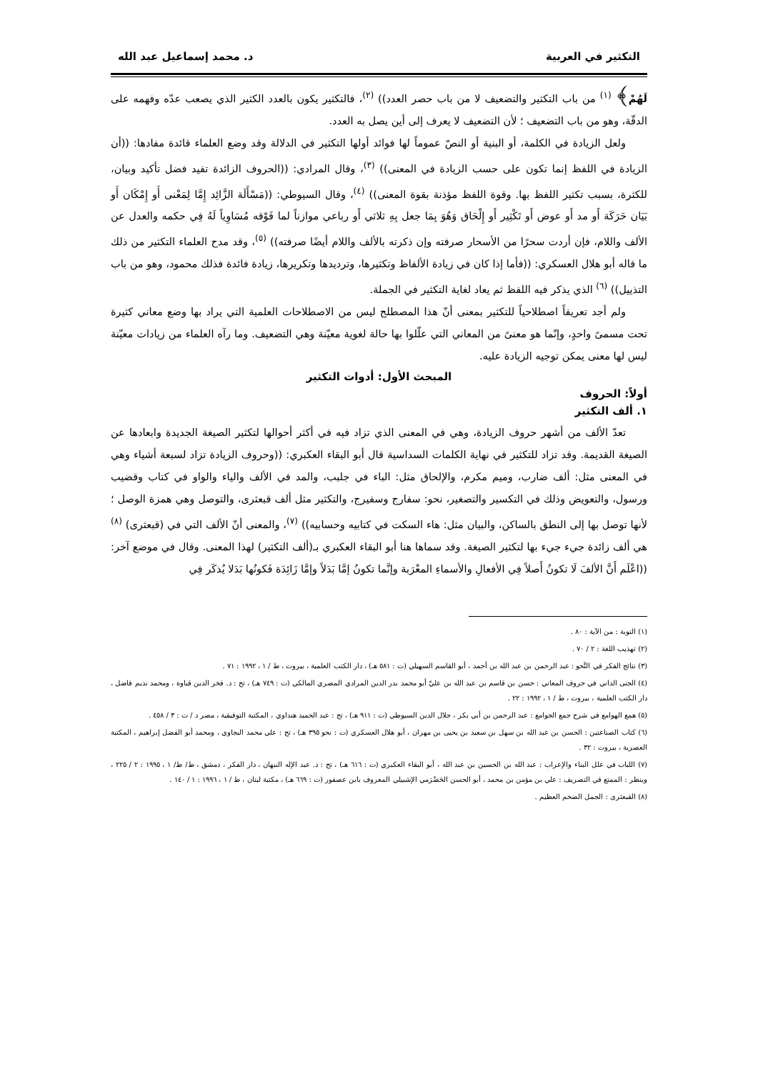التكثير في العربية د. محمد إسماعيل عبد الله
لَهُمْ﴾ <sup>(١)</sup> من باب التكثير والتضعيف لا من باب حصر العدد)) <sup>(٢)</sup>، فالتكثير يكون بالعدد الكثير الذي يصعب عدّه وفهمه على الدقّة، وهو من باب التضعيف ؛ لأن التضعيف لا يعرف إلى أين يصل به العدد.
ولعل الزيادة في الكلمة، أو البنية أو النصّ عموماً لها فوائد أولها التكثير في الدلالة وقد وضع العلماء قائدة مفادها: ((أن الزيادة في اللفظ إنما تكون على حسب الزيادة في المعنى)) <sup>(٣)</sup>، وقال المرادي: ((الحروف الزائدة تفيد فضل تأكيد وبيان، للكثرة، بسبب تكثير اللفظ بها. وقوة اللفظ مؤذنة بقوة المعنى)) <sup>(٤)</sup>، وقال السيوطي: ((مَسْأَلَة الزَّائِد إِمَّا لِمَعْنى أَو إِمْكَان أَو بَيَان حَرَكَة أَو مد أَو عوض أَو تَكْثِير أَو إِلْحَاق وَهُوَ بِمَا جعل بِهِ ثلاثي أَو رباعي موازناً لما فَوْقه مُسَاوِياً لَهُ فِي حكمه والعدل عن الألف واللام، فإن أردت سحرًا من الأسحار صرفته وإن ذكرته بالألف واللام أيضًا صرفته)) <sup>(٥)</sup>، وقد مدح العلماء التكثير من ذلك ما قاله أبو هلال العسكري: ((فأما إذا كان في زيادة الألفاظ وتكثيرها، وترديدها وتكريرها، زيادة فائدة فذلك محمود، وهو من باب التذييل)) <sup>(٦)</sup> الذي يذكر فيه اللفظ ثم يعاد لغاية التكثير في الجملة.
ولم أجد تعريفاً اصطلاحياً للتكثير بمعنى أنّ هذا المصطلح ليس من الاصطلاحات العلمية التي يراد بها وضع معاني كثيرة تحت مسمىً واحدٍ، وإنّما هو معنىً من المعاني التي علّلوا بها حالة لغوية معيّنة وهي التضعيف. وما رآه العلماء من زيادات معيّنة ليس لها معنى يمكن توجيه الزيادة عليه.
المبحث الأول: أدوات التكثير
أولاً: الحروف
١. ألف التكثير
تعدّ الألف من أشهر حروف الزيادة، وهي في المعنى الذي تزاد فيه في أكثر أحوالها لتكثير الصيغة الجديدة وابعادها عن الصيغة القديمة. وقد تزاد للتكثير في نهاية الكلمات السداسية قال أبو البقاء العكبري: ((وحروف الزيادة تزاد لسبعة أشياء وهي في المعنى مثل: ألف ضارب، وميم مكرم، والإلحاق مثل: الباء في جلبب، والمد في الألف والياء والواو في كتاب وقضيب ورسول، والتعويض وذلك في التكسير والتصغير، نحو: سفارج وسفيرج، والتكثير مثل ألف قبعثرى، والتوصل وهي همزة الوصل ؛ لأنها توصل بها إلى النطق بالساكن، والبيان مثل: هاء السكت في كتابيه وحسابيه)) <sup>(٧)</sup>، والمعنى أنّ الألف التي في (قبعثرى) <sup>(٨)</sup> هي ألف زائدة جيء جيء بها لتكثير الصيغة. وقد سماها هنا أبو البقاء العكبري بـ(ألف التكثير) لهذا المعنى. وقال في موضع آخر: ((اعْلَم أَنَّ الألفَ لَا تكونُ أَصلاً فِي الأفعالِ والأسماءِ المعْرَبة وإنَّما تكونُ إمَّا بَدَلاً وإمَّا زَائِدَة فَكونُها بَدَلا يُذكَر فِي
(١) التوبة : من الآية : ٨٠ .
(٢) تهذيب اللغة : ٢ / ٧٠ .
(٣) نتائج الفكر في النَّحو : عبد الرحمن بن عبد الله بن أحمد ، أبو القاسم السهيلي (ت : ٥٨١ هـ) ، دار الكتب العلمية ، بيروت ، ط / ١ ، ١٩٩٢ : ٧١ .
(٤) الجنى الداني في حروف المعاني : حسن بن قاسم بن عبد الله بن عليّ أبو محمد بدر الدين المرادي المصري المالكي (ت : ٧٤٩ هـ) ، تح : د. فخر الدين قباوة ، ومحمد نديم فاضل ، دار الكتب العلمية ، بيروت ، ط / ١ ، ١٩٩٢ : ٢٢ .
(٥) همع الهوامع في شرح جمع الجوامع : عبد الرحمن بن أبي بكر ، جلال الدين السيوطي (ت : ٩١١ هـ) ، تح : عبد الحميد هنداوي ، المكتبة التوفيقية ، مصر د / ت : ٣ / ٤٥٨ .
(٦) كتاب الصناعتين : الحسن بن عبد الله بن سهل بن سعيد بن يحيى بن مهران ، أبو هلال العسكري (ت : نحو ٣٩٥ هـ) ، تح : علي محمد البجاوي ، ومحمد أبو الفضل إبراهيم ، المكتبة العصرية ، بيروت : ٣٢ .
(٧) اللباب في علل البناء والإعراب : عبد الله بن الحسين بن عبد الله ، أبو البقاء العكبري (ت : ٦١٦ هـ) ، تح : د. عبد الإله النبهان ، دار الفكر ، دمشق ، ط/ ط/ ١ ، ١٩٩٥ : ٢ / ٢٢٥ ، وينظر : الممتع في التصريف : علي بن مؤمن بن محمد ، أبو الحسن الحَضْرَمي الإشبيلي المعروف بابن عصفور (ت : ٦٦٩ هـ) ، مكتبة لبنان ، ط / ١ ، ١٩٩٦ : ١ / ١٤٠ .
(٨) القبعثرى : الجمل الضخم العظيم .